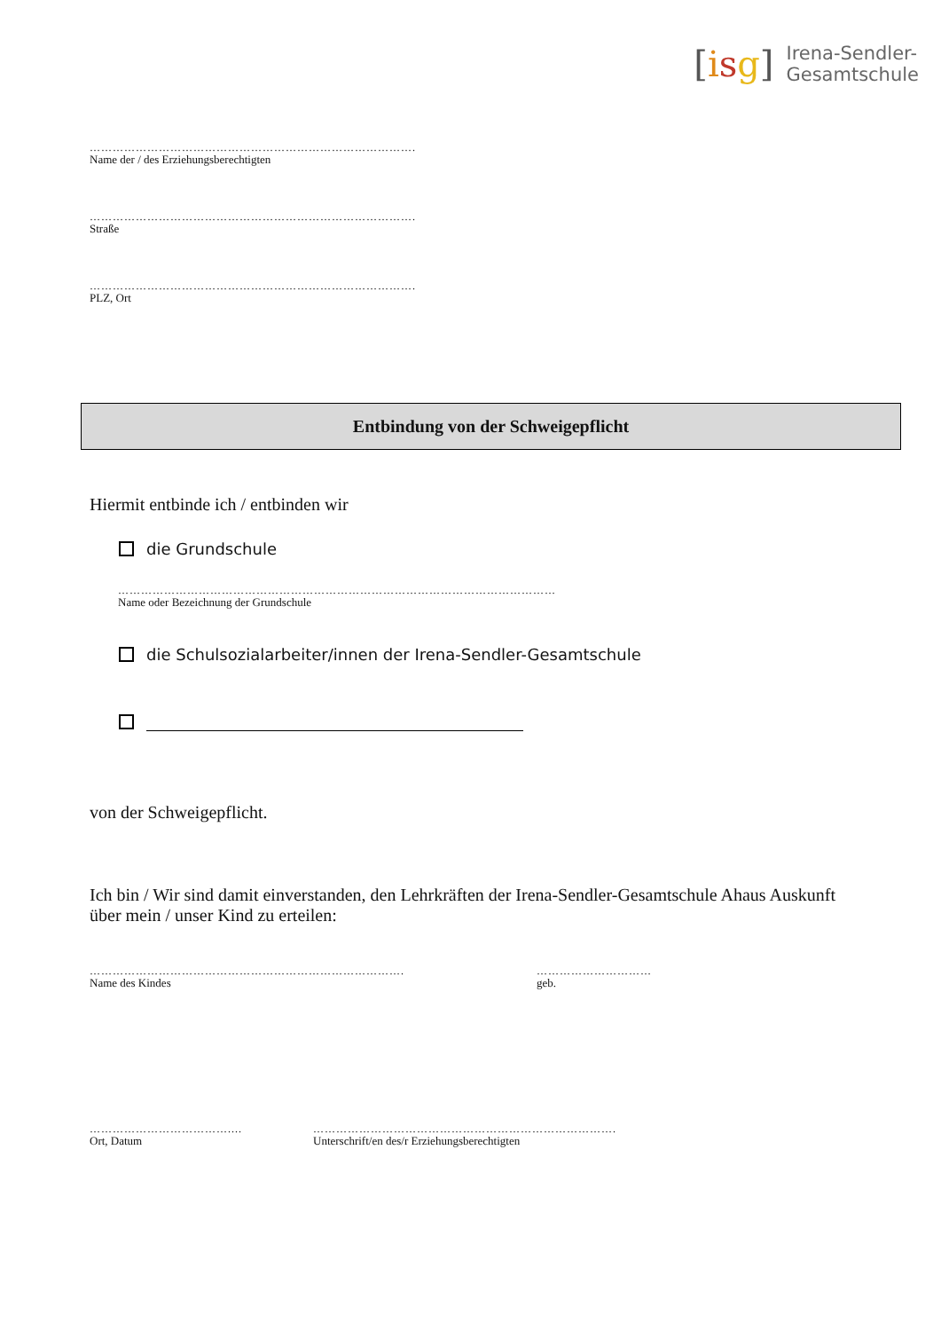[isg]
Irena-Sendler-
Gesamtschule
………………………………………………………………………….
Name der / des Erziehungsberechtigten
………………………………………………………………………….
Straße
………………………………………………………………………….
PLZ, Ort
Entbindung von der Schweigepflicht
Hiermit entbinde ich / entbinden wir
die Grundschule
……………………………………………………………………………………………………
Name oder Bezeichnung der Grundschule
die Schulsozialarbeiter/innen der Irena-Sendler-Gesamtschule
von der Schweigepflicht.
Ich bin / Wir sind damit einverstanden, den Lehrkräften der Irena-Sendler-Gesamtschule Ahaus Auskunft über mein / unser Kind zu erteilen:
……………………………………………………………………….
Name des Kindes
…………………………
geb.
………………………………....
Ort, Datum
…………………………………………………………………….
Unterschrift/en des/r Erziehungsberechtigten